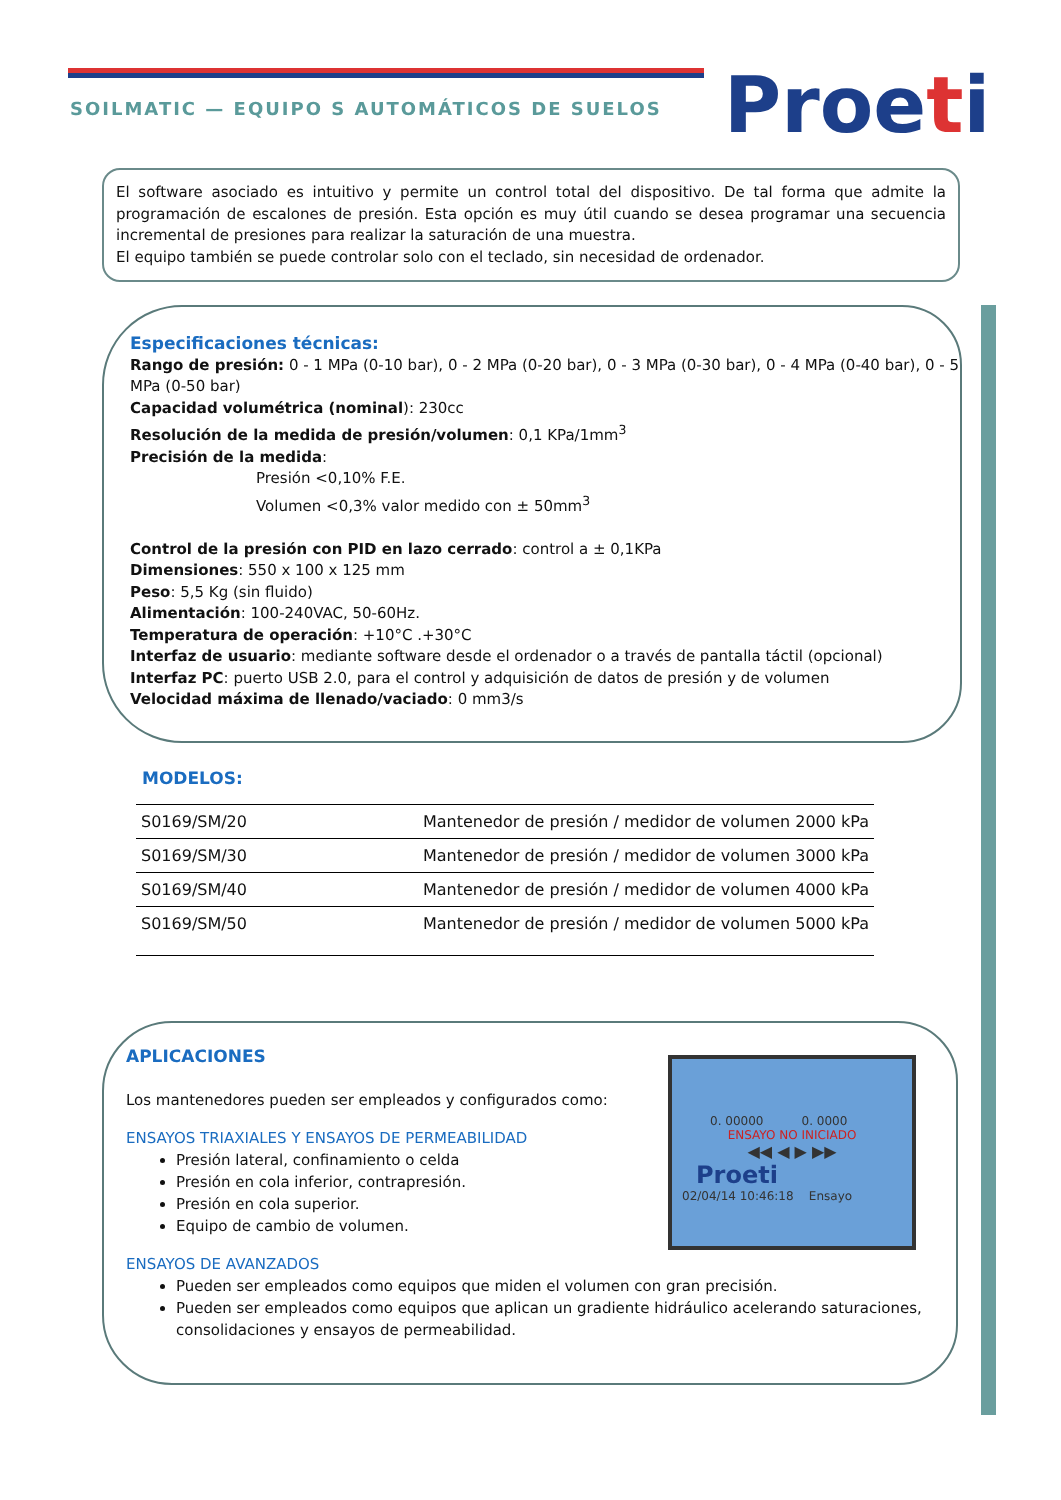SOILMATIC — EQUIPO S AUTOMÁTICOS DE SUELOS
Proeti
El software asociado es intuitivo y permite un control total del dispositivo. De tal forma que admite la programación de escalones de presión. Esta opción es muy útil cuando se desea programar una secuencia incremental de presiones para realizar la saturación de una muestra.
El equipo también se puede controlar solo con el teclado, sin necesidad de ordenador.
Especificaciones técnicas:
Rango de presión: 0 - 1 MPa (0-10 bar), 0 - 2 MPa (0-20 bar), 0 - 3 MPa (0-30 bar), 0 - 4 MPa (0-40 bar), 0 - 5 MPa (0-50 bar)
Capacidad volumétrica (nominal): 230cc
Resolución de la medida de presión/volumen: 0,1 KPa/1mm<sup>3</sup>
Precisión de la medida:
Presión <0,10% F.E.
Volumen <0,3% valor medido con ± 50mm<sup>3</sup>
Control de la presión con PID en lazo cerrado: control a ± 0,1KPa
Dimensiones: 550 x 100 x 125 mm
Peso: 5,5 Kg (sin fluido)
Alimentación: 100-240VAC, 50-60Hz.
Temperatura de operación: +10°C .+30°C
Interfaz de usuario: mediante software desde el ordenador o a través de pantalla táctil (opcional)
Interfaz PC: puerto USB 2.0, para el control y adquisición de datos de presión y de volumen
Velocidad máxima de llenado/vaciado: 0 mm3/s
MODELOS:
| S0169/SM/20 | Mantenedor de presión / medidor de volumen 2000 kPa |
| S0169/SM/30 | Mantenedor de presión / medidor de volumen 3000 kPa |
| S0169/SM/40 | Mantenedor de presión / medidor de volumen 4000 kPa |
| S0169/SM/50 | Mantenedor de presión / medidor de volumen 5000 kPa |
APLICACIONES
Los mantenedores pueden ser empleados y configurados como:
ENSAYOS TRIAXIALES Y ENSAYOS DE PERMEABILIDAD
Presión lateral, confinamiento o celda
Presión en cola inferior, contrapresión.
Presión en cola superior.
Equipo de cambio de volumen.
ENSAYOS DE AVANZADOS
Pueden ser empleados como equipos que miden el volumen con gran precisión.
Pueden ser empleados como equipos que aplican un gradiente hidráulico acelerando saturaciones, consolidaciones y ensayos de permeabilidad.
0. 00000 0. 0000
ENSAYO NO INICIADO
◀◀ ◀ ▶ ▶▶
Proeti
02/04/14 10:46:18 Ensayo